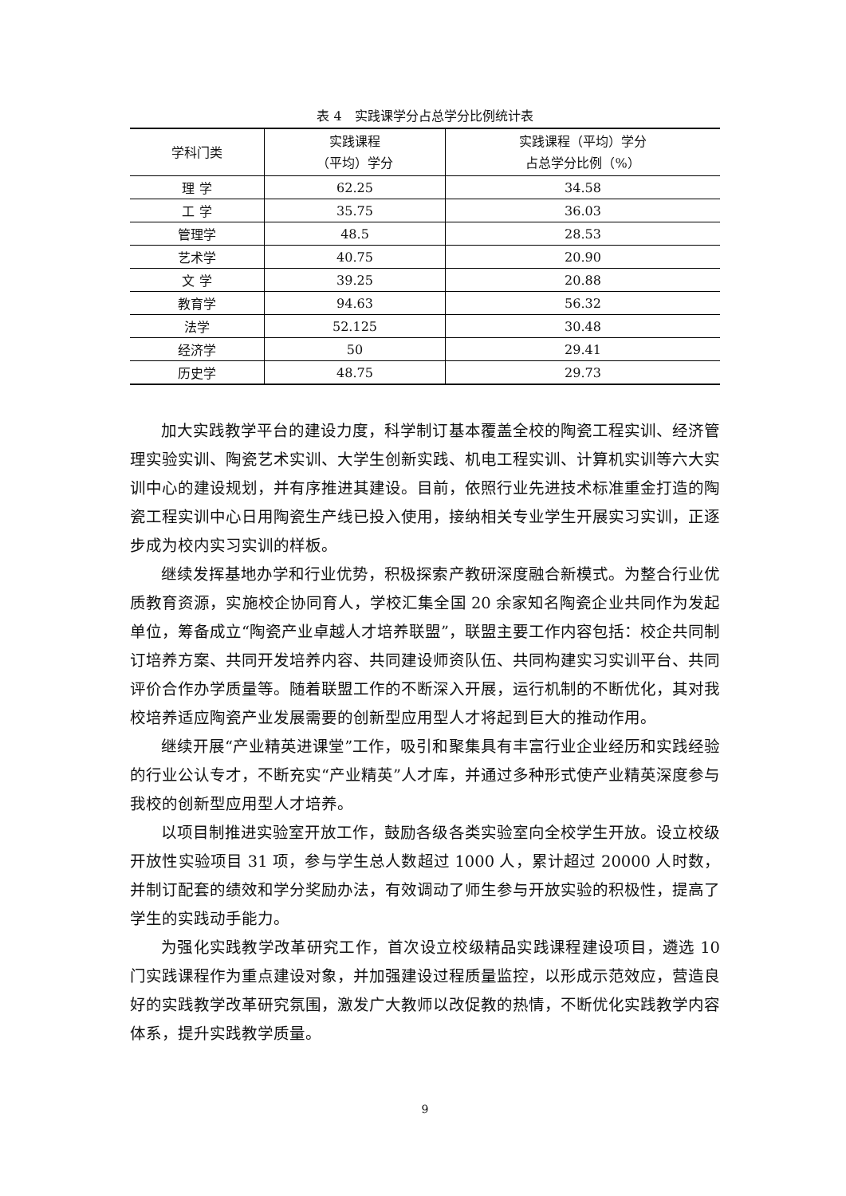表 4　实践课学分占总学分比例统计表
| 学科门类 | 实践课程 （平均）学分 | 实践课程（平均）学分 占总学分比例（%） |
| --- | --- | --- |
| 理 学 | 62.25 | 34.58 |
| 工 学 | 35.75 | 36.03 |
| 管理学 | 48.5 | 28.53 |
| 艺术学 | 40.75 | 20.90 |
| 文 学 | 39.25 | 20.88 |
| 教育学 | 94.63 | 56.32 |
| 法学 | 52.125 | 30.48 |
| 经济学 | 50 | 29.41 |
| 历史学 | 48.75 | 29.73 |
加大实践教学平台的建设力度，科学制订基本覆盖全校的陶瓷工程实训、经济管理实验实训、陶瓷艺术实训、大学生创新实践、机电工程实训、计算机实训等六大实训中心的建设规划，并有序推进其建设。目前，依照行业先进技术标准重金打造的陶瓷工程实训中心日用陶瓷生产线已投入使用，接纳相关专业学生开展实习实训，正逐步成为校内实习实训的样板。
继续发挥基地办学和行业优势，积极探索产教研深度融合新模式。为整合行业优质教育资源，实施校企协同育人，学校汇集全国 20 余家知名陶瓷企业共同作为发起单位，筹备成立“陶瓷产业卓越人才培养联盟”，联盟主要工作内容包括：校企共同制订培养方案、共同开发培养内容、共同建设师资队伍、共同构建实习实训平台、共同评价合作办学质量等。随着联盟工作的不断深入开展，运行机制的不断优化，其对我校培养适应陶瓷产业发展需要的创新型应用型人才将起到巨大的推动作用。
继续开展“产业精英进课堂”工作，吸引和聚集具有丰富行业企业经历和实践经验的行业公认专才，不断充实“产业精英”人才库，并通过多种形式使产业精英深度参与我校的创新型应用型人才培养。
以项目制推进实验室开放工作，鼓励各级各类实验室向全校学生开放。设立校级开放性实验项目 31 项，参与学生总人数超过 1000 人，累计超过 20000 人时数，并制订配套的绩效和学分奖励办法，有效调动了师生参与开放实验的积极性，提高了学生的实践动手能力。
为强化实践教学改革研究工作，首次设立校级精品实践课程建设项目，遴选 10 门实践课程作为重点建设对象，并加强建设过程质量监控，以形成示范效应，营造良好的实践教学改革研究氛围，激发广大教师以改促教的热情，不断优化实践教学内容体系，提升实践教学质量。
9